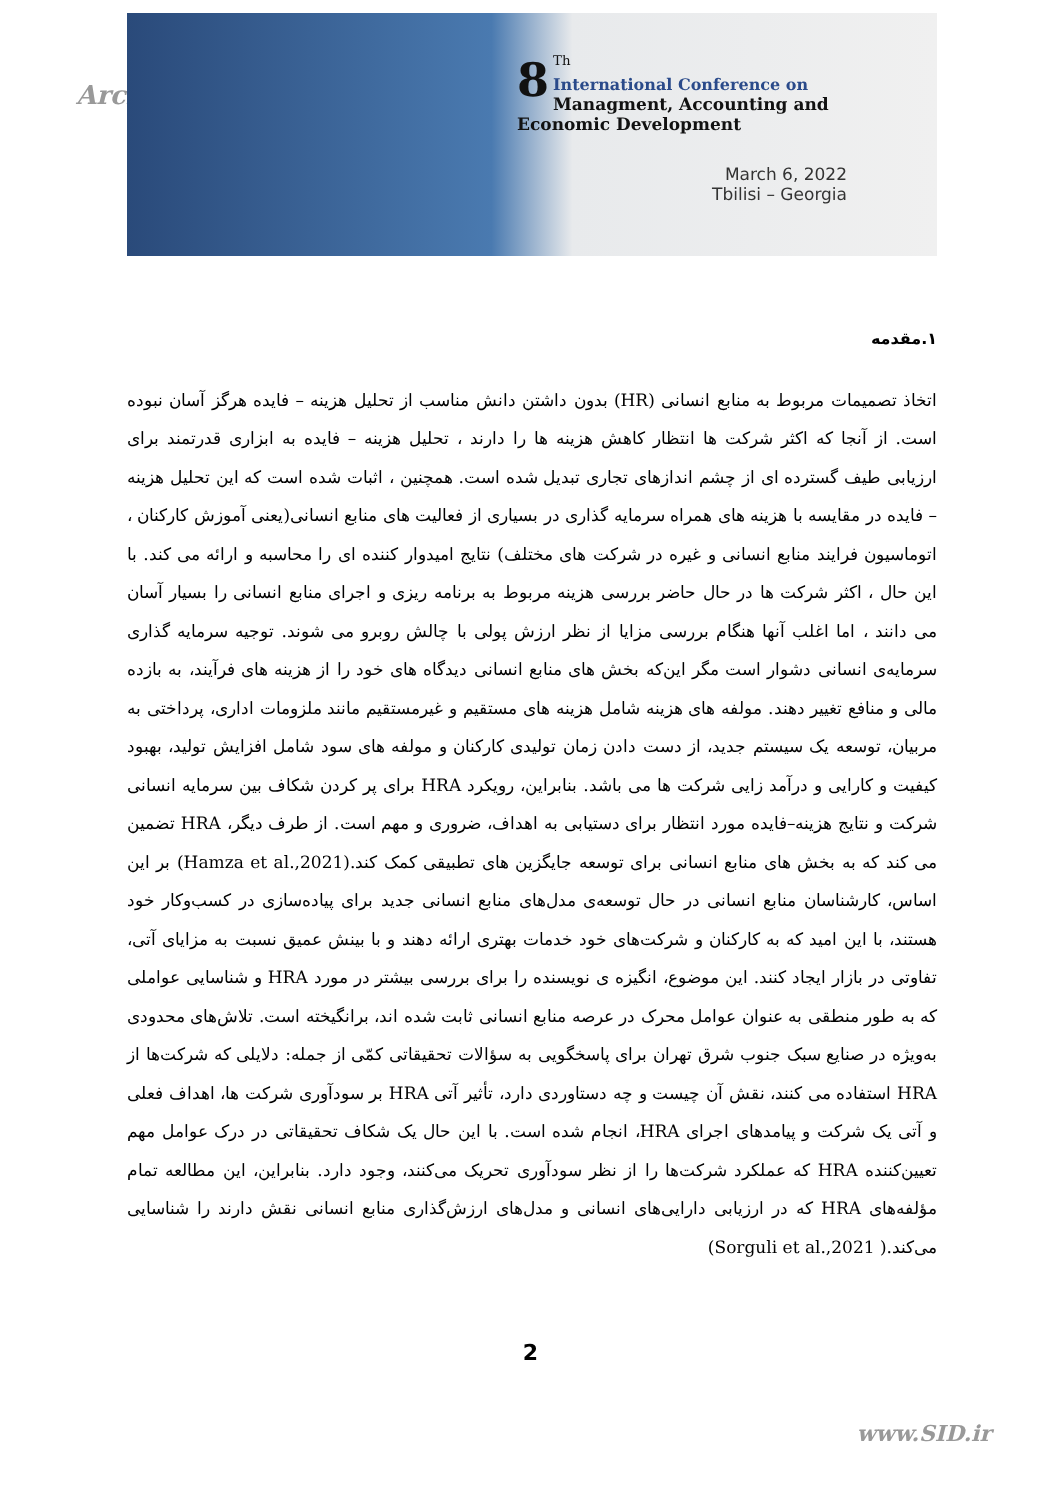Arch
8<sup>Th</sup>
International Conference on
Managment, Accounting and
Economic Development
March 6, 2022
Tbilisi – Georgia
۱.مقدمه
اتخاذ تصمیمات مربوط به منابع انسانی (HR) بدون داشتن دانش مناسب از تحلیل هزینه – فایده هرگز آسان نبوده است. از آنجا که اکثر شرکت ها انتظار کاهش هزینه ها را دارند ، تحلیل هزینه – فایده به ابزاری قدرتمند برای ارزیابی طیف گسترده ای از چشم اندازهای تجاری تبدیل شده است. همچنین ، اثبات شده است که این تحلیل هزینه – فایده در مقایسه با هزینه های همراه سرمایه گذاری در بسیاری از فعالیت های منابع انسانی(یعنی آموزش کارکنان ، اتوماسیون فرایند منابع انسانی و غیره در شرکت های مختلف) نتایج امیدوار کننده ای را محاسبه و ارائه می کند. با این حال ، اکثر شرکت ها در حال حاضر بررسی هزینه مربوط به برنامه ریزی و اجرای منابع انسانی را بسیار آسان می دانند ، اما اغلب آنها هنگام بررسی مزایا از نظر ارزش پولی با چالش روبرو می شوند. توجیه سرمایه گذاری سرمایه‌ی انسانی دشوار است مگر این‌که بخش های منابع انسانی دیدگاه های خود را از هزینه های فرآیند، به بازده مالی و منافع تغییر دهند. مولفه های هزینه شامل هزینه های مستقیم و غیرمستقیم مانند ملزومات اداری، پرداختی به مربیان، توسعه یک سیستم جدید، از دست دادن زمان تولیدی کارکنان و مولفه های سود شامل افزایش تولید، بهبود کیفیت و کارایی و درآمد زایی شرکت ها می باشد. بنابراین، رویکرد HRA برای پر کردن شکاف بین سرمایه انسانی شرکت و نتایج هزینه–فایده مورد انتظار برای دستیابی به اهداف، ضروری و مهم است. از طرف دیگر، HRA تضمین می کند که به بخش های منابع انسانی برای توسعه جایگزین های تطبیقی کمک کند.(Hamza et al.,2021) بر این اساس، کارشناسان منابع انسانی در حال توسعه‌ی مدل‌های منابع انسانی جدید برای پیاده‌سازی در کسب‌وکار خود هستند، با این امید که به کارکنان و شرکت‌های خود خدمات بهتری ارائه دهند و با بینش عمیق نسبت به مزایای آتی، تفاوتی در بازار ایجاد کنند. این موضوع، انگیزه ی نویسنده را برای بررسی بیشتر در مورد HRA و شناسایی عواملی که به طور منطقی به عنوان عوامل محرک در عرصه منابع انسانی ثابت شده اند، برانگیخته است. تلاش‌های محدودی به‌ویژه در صنایع سبک جنوب شرق تهران برای پاسخگویی به سؤالات تحقیقاتی کمّی از جمله: دلایلی که شرکت‌ها از HRA استفاده می کنند، نقش آن چیست و چه دستاوردی دارد، تأثیر آتی HRA بر سودآوری شرکت ها، اهداف فعلی و آتی یک شرکت و پیامدهای اجرای HRA، انجام شده است. با این حال یک شکاف تحقیقاتی در درک عوامل مهم تعیین‌کننده HRA که عملکرد شرکت‌ها را از نظر سودآوری تحریک می‌کنند، وجود دارد. بنابراین، این مطالعه تمام مؤلفه‌های HRA که در ارزیابی دارایی‌های انسانی و مدل‌های ارزش‌گذاری منابع انسانی نقش دارند را شناسایی می‌کند.( Sorguli et al.,2021)
2
www.SID.ir